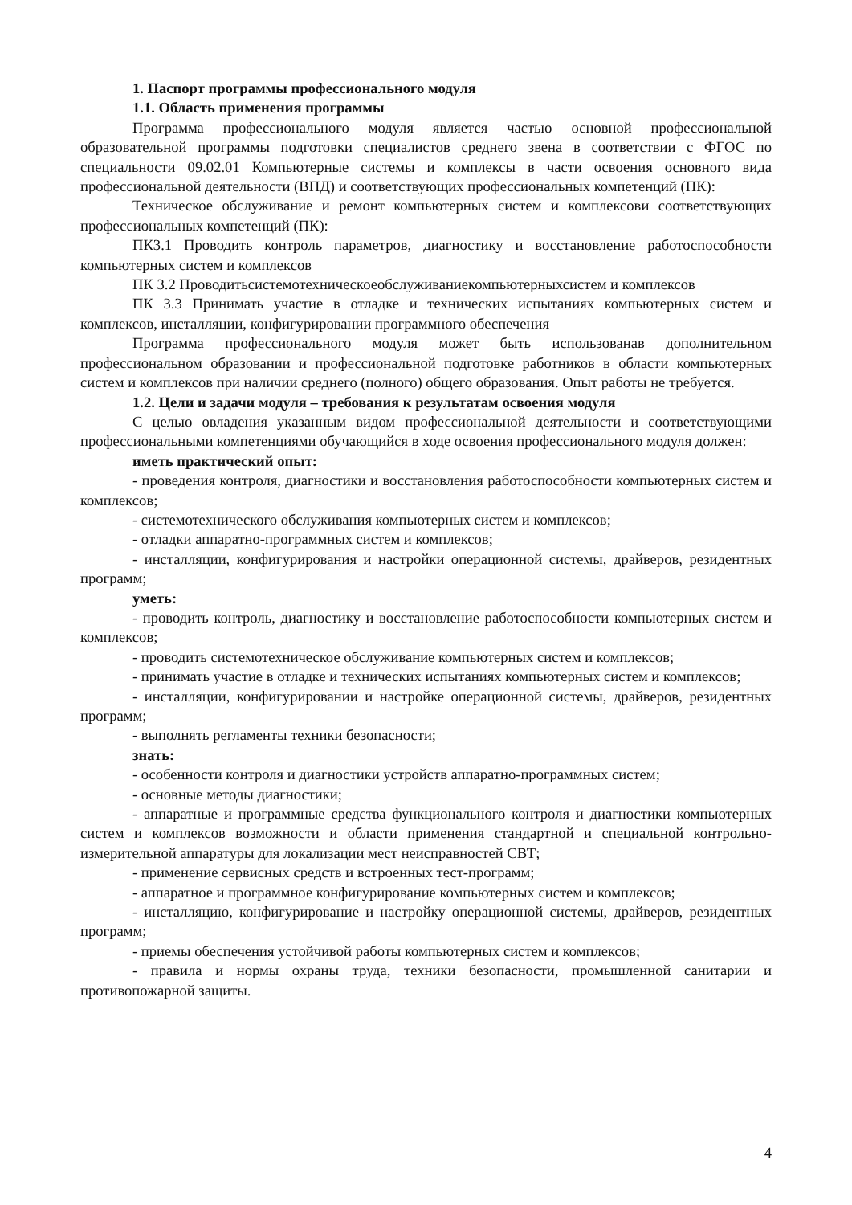1. Паспорт программы профессионального модуля
1.1. Область применения программы
Программа профессионального модуля является частью основной профессиональной образовательной программы подготовки специалистов среднего звена в соответствии с ФГОС по специальности 09.02.01 Компьютерные системы и комплексы в части освоения основного вида профессиональной деятельности (ВПД) и соответствующих профессиональных компетенций (ПК):
Техническое обслуживание и ремонт компьютерных систем и комплексови соответствующих профессиональных компетенций (ПК):
ПК3.1 Проводить контроль параметров, диагностику и восстановление работоспособности компьютерных систем и комплексов
ПК 3.2 Проводитьсистемотехническоеобслуживаниекомпьютерныхсистем и комплексов
ПК 3.3 Принимать участие в отладке и технических испытаниях компьютерных систем и комплексов, инсталляции, конфигурировании программного обеспечения
Программа профессионального модуля может быть использованав дополнительном профессиональном образовании и профессиональной подготовке работников в области компьютерных систем и комплексов при наличии среднего (полного) общего образования. Опыт работы не требуется.
1.2. Цели и задачи модуля – требования к результатам освоения модуля
С целью овладения указанным видом профессиональной деятельности и соответствующими профессиональными компетенциями обучающийся в ходе освоения профессионального модуля должен:
иметь практический опыт:
- проведения контроля, диагностики и восстановления работоспособности компьютерных систем и комплексов;
- системотехнического обслуживания компьютерных систем и комплексов;
- отладки аппаратно-программных систем и комплексов;
- инсталляции, конфигурирования и настройки операционной системы, драйверов, резидентных программ;
уметь:
- проводить контроль, диагностику и восстановление работоспособности компьютерных систем и комплексов;
- проводить системотехническое обслуживание компьютерных систем и комплексов;
- принимать участие в отладке и технических испытаниях компьютерных систем и комплексов;
- инсталляции, конфигурировании и настройке операционной системы, драйверов, резидентных программ;
- выполнять регламенты техники безопасности;
знать:
- особенности контроля и диагностики устройств аппаратно-программных систем;
- основные методы диагностики;
- аппаратные и программные средства функционального контроля и диагностики компьютерных систем и комплексов возможности и области применения стандартной и специальной контрольно-измерительной аппаратуры для локализации мест неисправностей СВТ;
- применение сервисных средств и встроенных тест-программ;
- аппаратное и программное конфигурирование компьютерных систем и комплексов;
- инсталляцию, конфигурирование и настройку операционной системы, драйверов, резидентных программ;
- приемы обеспечения устойчивой работы компьютерных систем и комплексов;
- правила и нормы охраны труда, техники безопасности, промышленной санитарии и противопожарной защиты.
4